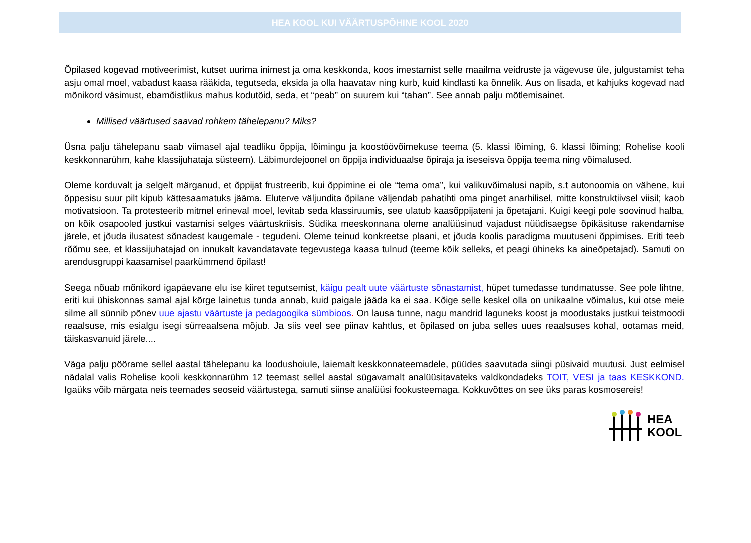HEA KOOL KUI VÄÄRTUSPÕHINE KOOL 2020
Õpilased kogevad motiveerimist, kutset uurima inimest ja oma keskkonda, koos imestamist selle maailma veidruste ja vägevuse üle, julgustamist teha asju omal moel, vabadust kaasa rääkida, tegutseda, eksida ja olla haavatav ning kurb, kuid kindlasti ka õnnelik. Aus on lisada, et kahjuks kogevad nad mõnikord väsimust, ebamõistlikus mahus kodutöid, seda, et “peab” on suurem kui “tahan”. See annab palju mõtlemisainet.
Millised väärtused saavad rohkem tähelepanu? Miks?
Üsna palju tähelepanu saab viimasel ajal teadliku õppija, lõimingu ja koostöövõimekuse teema (5. klassi lõiming, 6. klassi lõiming; Rohelise kooli keskkonnarühm, kahe klassijuhataja süsteem). Läbimurdejoonel on õppija individuaalse õpiraja ja iseseisva õppija teema ning võimalused.
Oleme korduvalt ja selgelt märganud, et õppijat frustreerib, kui õppimine ei ole “tema oma”, kui valikuvõimalusi napib, s.t autonoomia on vähene, kui õppesisu suur pilt kipub kättesaamatuks jääma. Eluterve väljundita õpilane väljendab pahatihti oma pinget anarhilisel, mitte konstruktiivsel viisil; kaob motivatsioon. Ta protesteerib mitmel erineval moel, levitab seda klassiruumis, see ulatub kaasõppijateni ja õpetajani. Kuigi keegi pole soovinud halba, on kõik osapooled justkui vastamisi selges väärtuskriisis. Südika meeskonnana oleme analüüsinud vajadust nüüdisaegse õpikäsituse rakendamise järele, et jõuda ilusatest sõnadest kaugemale - tegudeni. Oleme teinud konkreetse plaani, et jõuda koolis paradigma muutuseni õppimises. Eriti teeb rõõmu see, et klassijuhatajad on innukalt kavandatavate tegevustega kaasa tulnud (teeme kõik selleks, et peagi ühineks ka aineõpetajad). Samuti on arendusgruppi kaasamisel paarkümmend õpilast!
Seega nõuab mõnikord igapäevane elu ise kiiret tegutsemist, käigu pealt uute väärtuste sõnastamist, hüpet tumedasse tundmatusse. See pole lihtne, eriti kui ühiskonnas samal ajal kõrge lainetus tunda annab, kuid paigale jääda ka ei saa. Kõige selle keskel olla on unikaalne võimalus, kui otse meie silme all sünnib põnev uue ajastu väärtuste ja pedagoogika sümbioos. On lausa tunne, nagu mandrid laguneks koost ja moodustaks justkui teistmoodi reaalsuse, mis esialgu isegi sürreaalsena mõjub. Ja siis veel see piinav kahtlus, et õpilased on juba selles uues reaalsuses kohal, ootamas meid, täiskasvanuid järele....
Väga palju pöörame sellel aastal tähelepanu ka loodushoiule, laiemalt keskkonnateemadele, püüdes saavutada siingi püsivaid muutusi. Just eelmisel nädalal valis Rohelise kooli keskkonnarühm 12 teemast sellel aastal sügavamalt analüüsitavateks valdkondadeks TOIT, VESI ja taas KESKKOND. Igaüks võib märgata neis teemades seoseid väärtustega, samuti siinse analüüsi fookusteemaga. Kokkuvõttes on see üks paras kosmosereis!
HEA
KOOL